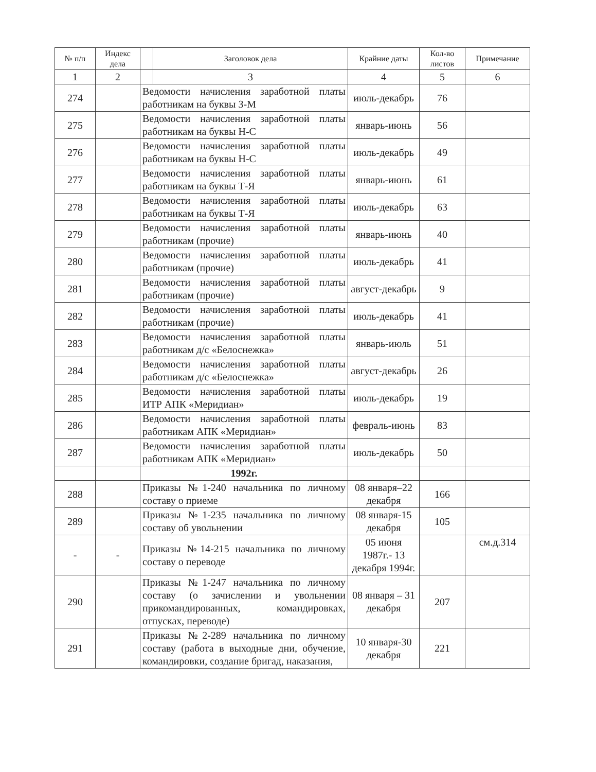| № п/п | Индекс дела | | Заголовок дела | Крайние даты | Кол-во листов | Примечание |
| --- | --- | --- | --- | --- | --- | --- |
| 1 | 2 | | 3 | 4 | 5 | 6 |
| 274 | | Ведомости начисления заработной платы работникам на буквы З-М | | июль-декабрь | 76 | |
| 275 | | Ведомости начисления заработной платы работникам на буквы Н-С | | январь-июнь | 56 | |
| 276 | | Ведомости начисления заработной платы работникам на буквы Н-С | | июль-декабрь | 49 | |
| 277 | | Ведомости начисления заработной платы работникам на буквы Т-Я | | январь-июнь | 61 | |
| 278 | | Ведомости начисления заработной платы работникам на буквы Т-Я | | июль-декабрь | 63 | |
| 279 | | Ведомости начисления заработной платы работникам (прочие) | | январь-июнь | 40 | |
| 280 | | Ведомости начисления заработной платы работникам (прочие) | | июль-декабрь | 41 | |
| 281 | | Ведомости начисления заработной платы работникам (прочие) | | август-декабрь | 9 | |
| 282 | | Ведомости начисления заработной платы работникам (прочие) | | июль-декабрь | 41 | |
| 283 | | Ведомости начисления заработной платы работникам д/с «Белоснежка» | | январь-июль | 51 | |
| 284 | | Ведомости начисления заработной платы работникам д/с «Белоснежка» | | август-декабрь | 26 | |
| 285 | | Ведомости начисления заработной платы ИТР АПК «Меридиан» | | июль-декабрь | 19 | |
| 286 | | Ведомости начисления заработной платы работникам АПК «Меридиан» | | февраль-июнь | 83 | |
| 287 | | Ведомости начисления заработной платы работникам АПК «Меридиан» | | июль-декабрь | 50 | |
| | | 1992г. | | | | |
| 288 | | Приказы №1-240 начальника по личному составу о приеме | | 08 января–22 декабря | 166 | |
| 289 | | Приказы №1-235 начальника по личному составу об увольнении | | 08 января-15 декабря | 105 | |
| - | - | Приказы №14-215 начальника по личному составу о переводе | | 05 июня 1987г.- 13 декабря 1994г. | | см.д.314 |
| 290 | | Приказы №1-247 начальника по личному составу (о зачислении и увольнении прикомандированных, командировках, отпусках, переводе) | | 08 января – 31 декабря | 207 | |
| 291 | | Приказы №2-289 начальника по личному составу (работа в выходные дни, обучение, командировки, создание бригад, наказания, | | 10 января-30 декабря | 221 | |